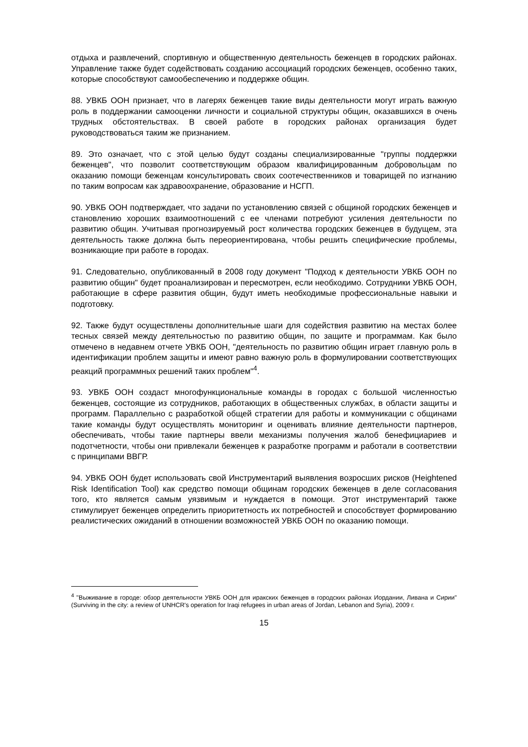отдыха и развлечений, спортивную и общественную деятельность беженцев в городских районах. Управление также будет содействовать созданию ассоциаций городских беженцев, особенно таких, которые способствуют самообеспечению и поддержке общин.
88. УВКБ ООН признает, что в лагерях беженцев такие виды деятельности могут играть важную роль в поддержании самооценки личности и социальной структуры общин, оказавшихся в очень трудных обстоятельствах. В своей работе в городских районах организация будет руководствоваться таким же признанием.
89. Это означает, что с этой целью будут созданы специализированные "группы поддержки беженцев", что позволит соответствующим образом квалифицированным добровольцам по оказанию помощи беженцам консультировать своих соотечественников и товарищей по изгнанию по таким вопросам как здравоохранение, образование и НСГП.
90. УВКБ ООН подтверждает, что задачи по установлению связей с общиной городских беженцев и становлению хороших взаимоотношений с ее членами потребуют усиления деятельности по развитию общин. Учитывая прогнозируемый рост количества городских беженцев в будущем, эта деятельность также должна быть переориентирована, чтобы решить специфические проблемы, возникающие при работе в городах.
91. Следовательно, опубликованный в 2008 году документ "Подход к деятельности УВКБ ООН по развитию общин" будет проанализирован и пересмотрен, если необходимо. Сотрудники УВКБ ООН, работающие в сфере развития общин, будут иметь необходимые профессиональные навыки и подготовку.
92. Также будут осуществлены дополнительные шаги для содействия развитию на местах более тесных связей между деятельностью по развитию общин, по защите и программам. Как было отмечено в недавнем отчете УВКБ ООН, "деятельность по развитию общин играет главную роль в идентификации проблем защиты и имеют равно важную роль в формулировании соответствующих реакций программных решений таких проблем"<sup>4</sup>.
93. УВКБ ООН создаст многофункциональные команды в городах с большой численностью беженцев, состоящие из сотрудников, работающих в общественных службах, в области защиты и программ. Параллельно с разработкой общей стратегии для работы и коммуникации с общинами такие команды будут осуществлять мониторинг и оценивать влияние деятельности партнеров, обеспечивать, чтобы такие партнеры ввели механизмы получения жалоб бенефициариев и подотчетности, чтобы они привлекали беженцев к разработке программ и работали в соответствии с принципами ВВГР.
94. УВКБ ООН будет использовать свой Инструментарий выявления возросших рисков (Heightened Risk Identification Tool) как средство помощи общинам городских беженцев в деле согласования того, кто является самым уязвимым и нуждается в помощи. Этот инструментарий также стимулирует беженцев определить приоритетность их потребностей и способствует формированию реалистических ожиданий в отношении возможностей УВКБ ООН по оказанию помощи.
<sup>4</sup> "Выживание в городе: обзор деятельности УВКБ ООН для иракских беженцев в городских районах Иордании, Ливана и Сирии" (Surviving in the city: a review of UNHCR's operation for Iraqi refugees in urban areas of Jordan, Lebanon and Syria), 2009 г.
15